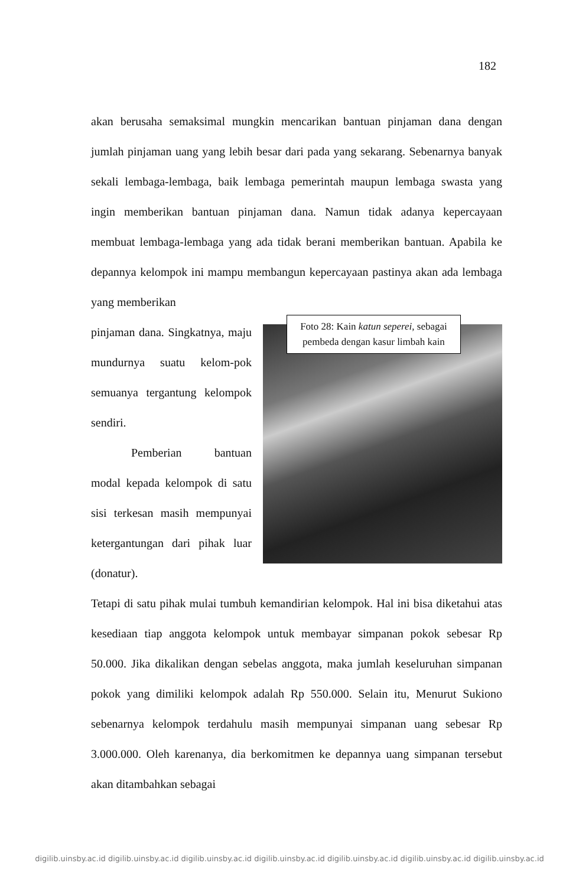182
akan berusaha semaksimal mungkin mencarikan bantuan pinjaman dana dengan jumlah pinjaman uang yang lebih besar dari pada yang sekarang. Sebenarnya banyak sekali lembaga-lembaga, baik lembaga pemerintah maupun lembaga swasta yang ingin memberikan bantuan pinjaman dana. Namun tidak adanya kepercayaan membuat lembaga-lembaga yang ada tidak berani memberikan bantuan. Apabila ke depannya kelompok ini mampu membangun kepercayaan pastinya akan ada lembaga yang memberikan
pinjaman dana. Singkatnya, maju mundurnya suatu kelom-pok semuanya tergantung kelompok sendiri.
Pemberian bantuan modal kepada kelompok di satu sisi terkesan masih mempunyai ketergantungan dari pihak luar (donatur).
Foto 28: Kain katun seperei, sebagai pembeda dengan kasur limbah kain
Tetapi di satu pihak mulai tumbuh kemandirian kelompok. Hal ini bisa diketahui atas kesediaan tiap anggota kelompok untuk membayar simpanan pokok sebesar Rp 50.000. Jika dikalikan dengan sebelas anggota, maka jumlah keseluruhan simpanan pokok yang dimiliki kelompok adalah Rp 550.000. Selain itu, Menurut Sukiono sebenarnya kelompok terdahulu masih mempunyai simpanan uang sebesar Rp 3.000.000. Oleh karenanya, dia berkomitmen ke depannya uang simpanan tersebut akan ditambahkan sebagai
digilib.uinsby.ac.id digilib.uinsby.ac.id digilib.uinsby.ac.id digilib.uinsby.ac.id digilib.uinsby.ac.id digilib.uinsby.ac.id digilib.uinsby.ac.id